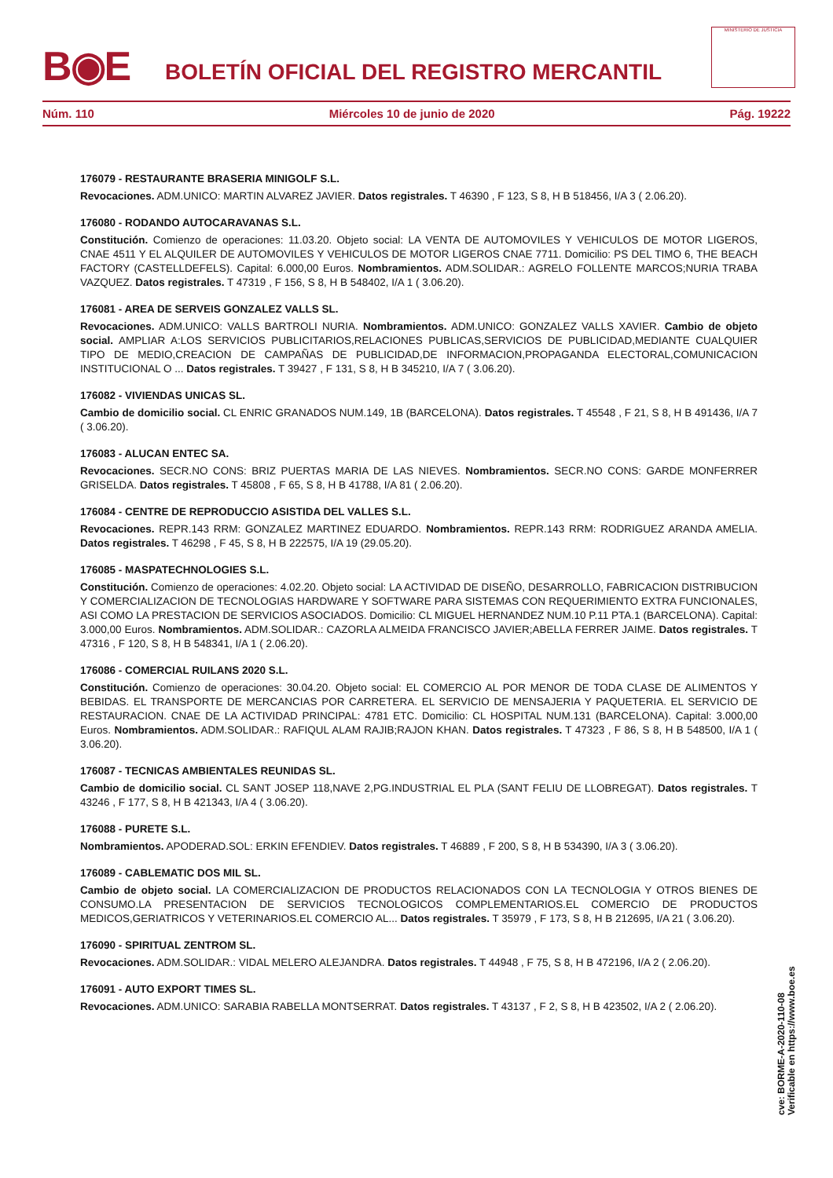B◉E
BOLETÍN OFICIAL DEL REGISTRO MERCANTIL
MINISTERIO DE JUSTICIA
Núm. 110 Miércoles 10 de junio de 2020 Pág. 19222
176079 - RESTAURANTE BRASERIA MINIGOLF S.L.
Revocaciones. ADM.UNICO: MARTIN ALVAREZ JAVIER. Datos registrales. T 46390 , F 123, S 8, H B 518456, I/A 3 ( 2.06.20).
176080 - RODANDO AUTOCARAVANAS S.L.
Constitución. Comienzo de operaciones: 11.03.20. Objeto social: LA VENTA DE AUTOMOVILES Y VEHICULOS DE MOTOR LIGEROS, CNAE 4511 Y EL ALQUILER DE AUTOMOVILES Y VEHICULOS DE MOTOR LIGEROS CNAE 7711. Domicilio: PS DEL TIMO 6, THE BEACH FACTORY (CASTELLDEFELS). Capital: 6.000,00 Euros. Nombramientos. ADM.SOLIDAR.: AGRELO FOLLENTE MARCOS;NURIA TRABA VAZQUEZ. Datos registrales. T 47319 , F 156, S 8, H B 548402, I/A 1 ( 3.06.20).
176081 - AREA DE SERVEIS GONZALEZ VALLS SL.
Revocaciones. ADM.UNICO: VALLS BARTROLI NURIA. Nombramientos. ADM.UNICO: GONZALEZ VALLS XAVIER. Cambio de objeto social. AMPLIAR A:LOS SERVICIOS PUBLICITARIOS,RELACIONES PUBLICAS,SERVICIOS DE PUBLICIDAD,MEDIANTE CUALQUIER TIPO DE MEDIO,CREACION DE CAMPAÑAS DE PUBLICIDAD,DE INFORMACION,PROPAGANDA ELECTORAL,COMUNICACION INSTITUCIONAL O ... Datos registrales. T 39427 , F 131, S 8, H B 345210, I/A 7 ( 3.06.20).
176082 - VIVIENDAS UNICAS SL.
Cambio de domicilio social. CL ENRIC GRANADOS NUM.149, 1B (BARCELONA). Datos registrales. T 45548 , F 21, S 8, H B 491436, I/A 7 ( 3.06.20).
176083 - ALUCAN ENTEC SA.
Revocaciones. SECR.NO CONS: BRIZ PUERTAS MARIA DE LAS NIEVES. Nombramientos. SECR.NO CONS: GARDE MONFERRER GRISELDA. Datos registrales. T 45808 , F 65, S 8, H B 41788, I/A 81 ( 2.06.20).
176084 - CENTRE DE REPRODUCCIO ASISTIDA DEL VALLES S.L.
Revocaciones. REPR.143 RRM: GONZALEZ MARTINEZ EDUARDO. Nombramientos. REPR.143 RRM: RODRIGUEZ ARANDA AMELIA. Datos registrales. T 46298 , F 45, S 8, H B 222575, I/A 19 (29.05.20).
176085 - MASPATECHNOLOGIES S.L.
Constitución. Comienzo de operaciones: 4.02.20. Objeto social: LA ACTIVIDAD DE DISEÑO, DESARROLLO, FABRICACION DISTRIBUCION Y COMERCIALIZACION DE TECNOLOGIAS HARDWARE Y SOFTWARE PARA SISTEMAS CON REQUERIMIENTO EXTRA FUNCIONALES, ASI COMO LA PRESTACION DE SERVICIOS ASOCIADOS. Domicilio: CL MIGUEL HERNANDEZ NUM.10 P.11 PTA.1 (BARCELONA). Capital: 3.000,00 Euros. Nombramientos. ADM.SOLIDAR.: CAZORLA ALMEIDA FRANCISCO JAVIER;ABELLA FERRER JAIME. Datos registrales. T 47316 , F 120, S 8, H B 548341, I/A 1 ( 2.06.20).
176086 - COMERCIAL RUILANS 2020 S.L.
Constitución. Comienzo de operaciones: 30.04.20. Objeto social: EL COMERCIO AL POR MENOR DE TODA CLASE DE ALIMENTOS Y BEBIDAS. EL TRANSPORTE DE MERCANCIAS POR CARRETERA. EL SERVICIO DE MENSAJERIA Y PAQUETERIA. EL SERVICIO DE RESTAURACION. CNAE DE LA ACTIVIDAD PRINCIPAL: 4781 ETC. Domicilio: CL HOSPITAL NUM.131 (BARCELONA). Capital: 3.000,00 Euros. Nombramientos. ADM.SOLIDAR.: RAFIQUL ALAM RAJIB;RAJON KHAN. Datos registrales. T 47323 , F 86, S 8, H B 548500, I/A 1 ( 3.06.20).
176087 - TECNICAS AMBIENTALES REUNIDAS SL.
Cambio de domicilio social. CL SANT JOSEP 118,NAVE 2,PG.INDUSTRIAL EL PLA (SANT FELIU DE LLOBREGAT). Datos registrales. T 43246 , F 177, S 8, H B 421343, I/A 4 ( 3.06.20).
176088 - PURETE S.L.
Nombramientos. APODERAD.SOL: ERKIN EFENDIEV. Datos registrales. T 46889 , F 200, S 8, H B 534390, I/A 3 ( 3.06.20).
176089 - CABLEMATIC DOS MIL SL.
Cambio de objeto social. LA COMERCIALIZACION DE PRODUCTOS RELACIONADOS CON LA TECNOLOGIA Y OTROS BIENES DE CONSUMO.LA PRESENTACION DE SERVICIOS TECNOLOGICOS COMPLEMENTARIOS.EL COMERCIO DE PRODUCTOS MEDICOS,GERIATRICOS Y VETERINARIOS.EL COMERCIO AL... Datos registrales. T 35979 , F 173, S 8, H B 212695, I/A 21 ( 3.06.20).
176090 - SPIRITUAL ZENTROM SL.
Revocaciones. ADM.SOLIDAR.: VIDAL MELERO ALEJANDRA. Datos registrales. T 44948 , F 75, S 8, H B 472196, I/A 2 ( 2.06.20).
176091 - AUTO EXPORT TIMES SL.
Revocaciones. ADM.UNICO: SARABIA RABELLA MONTSERRAT. Datos registrales. T 43137 , F 2, S 8, H B 423502, I/A 2 ( 2.06.20).
cve: BORME-A-2020-110-08
Verificable en https://www.boe.es